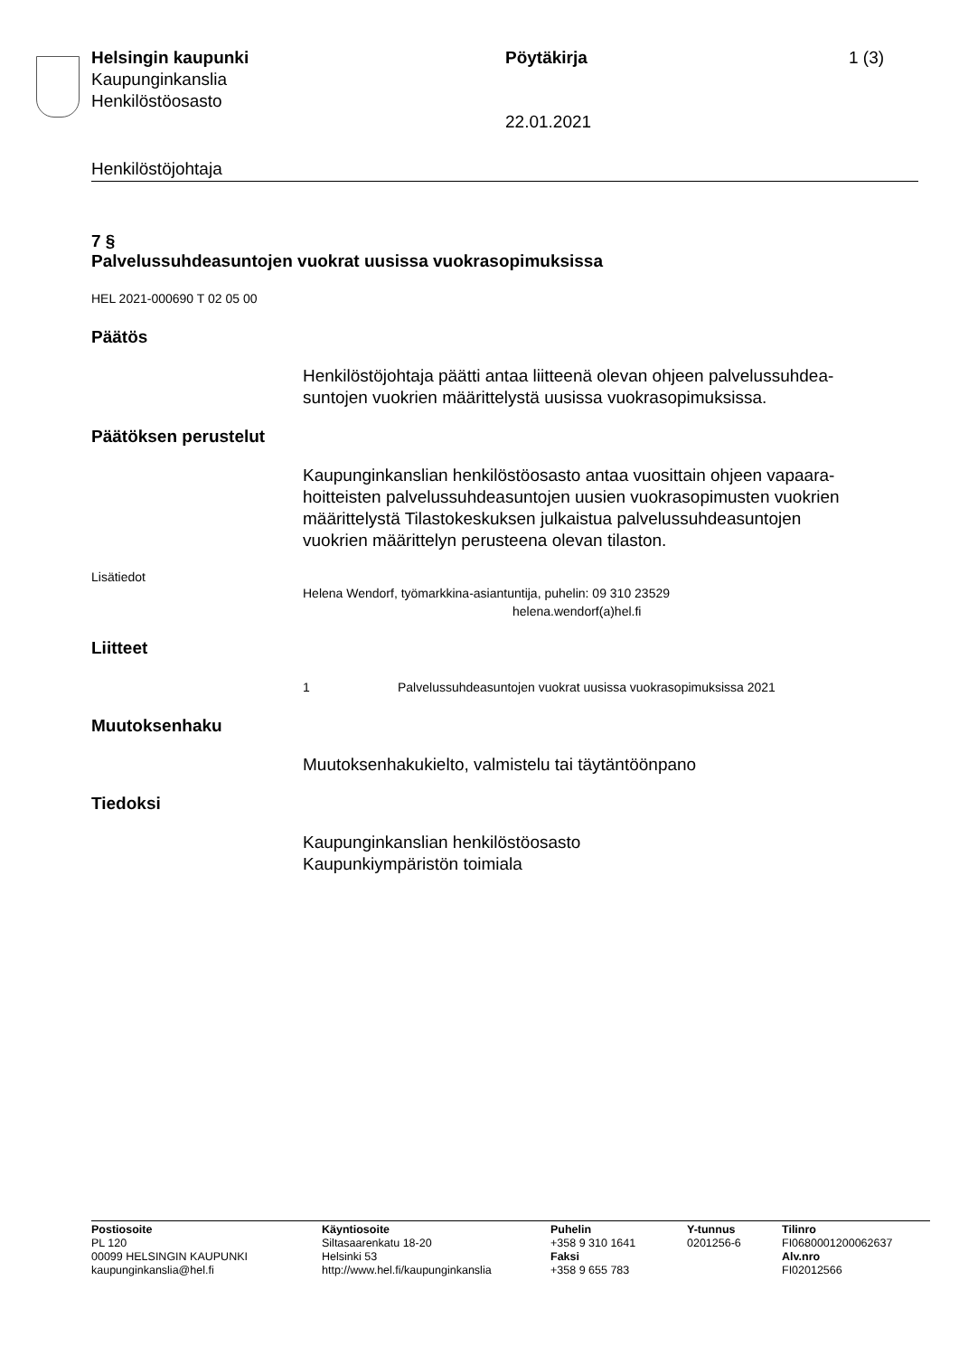Helsingin kaupunki
Kaupunginkanslia
Henkilöstöosasto
Pöytäkirja 1 (3)
22.01.2021
Henkilöstöjohtaja
7 §
Palvelussuhdeasuntojen vuokrat uusissa vuokrasopimuksissa
HEL 2021-000690 T 02 05 00
Päätös
Henkilöstöjohtaja päätti antaa liitteenä olevan ohjeen palvelussuhdea-
suntojen vuokrien määrittelystä uusissa vuokrasopimuksissa.
Päätöksen perustelut
Kaupunginkanslian henkilöstöosasto antaa vuosittain ohjeen vapaara-
hoitteisten palvelussuhdeasuntojen uusien vuokrasopimusten vuokrien
määrittelystä Tilastokeskuksen julkaistua palvelussuhdeasuntojen
vuokrien määrittelyn perusteena olevan tilaston.
Lisätiedot
Helena Wendorf, työmarkkina-asiantuntija, puhelin: 09 310 23529
helena.wendorf(a)hel.fi
Liitteet
1 Palvelussuhdeasuntojen vuokrat uusissa vuokrasopimuksissa 2021
Muutoksenhaku
Muutoksenhakukielto, valmistelu tai täytäntöönpano
Tiedoksi
Kaupunginkanslian henkilöstöosasto
Kaupunkiympäristön toimiala
Postiosoite
PL 120
00099 HELSINGIN KAUPUNKI
kaupunginkanslia@hel.fi
Käyntiosoite
Siltasaarenkatu 18-20
Helsinki 53
http://www.hel.fi/kaupunginkanslia
Puhelin
+358 9 310 1641
Faksi
+358 9 655 783
Y-tunnus
0201256-6
Tilinro
FI0680001200062637
Alv.nro
FI02012566